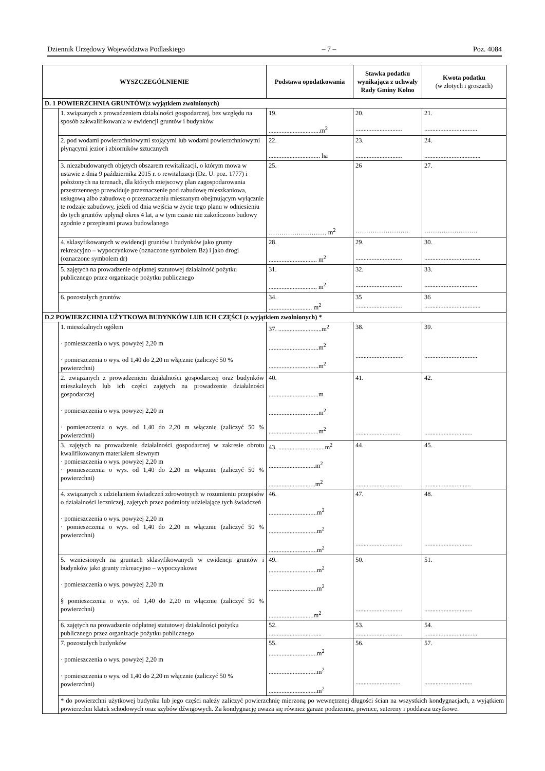Dziennik Urzędowy Województwa Podlaskiego – 7 – Poz. 4084
| WYSZCZEGÓLNIENIE | | Podstawa opodatkowania | Stawka podatku wynikająca z uchwały Rady Gminy Kolno | Kwota podatku (w złotych i groszach) |
| --- | --- | --- | --- | --- |
| D. 1 POWIERZCHNIA GRUNTÓW(z wyjątkiem zwolnionych) | | | | |
| | 1. związanych z prowadzeniem działalności gospodarczej, bez względu na sposób zakwalifikowania w ewidencji gruntów i budynków | 19. ................................m<sup>2</sup> | 20. ............................. | 21. ................................. |
| | 2. pod wodami powierzchniowymi stojącymi lub wodami powierzchniowymi płynącymi jezior i zbiorników sztucznych | 22. ................................ ha | 23. ............................. | 24. ................................... |
| | 3. niezabudowanych objętych obszarem rewitalizacji, o którym mowa w ustawie z dnia 9 października 2015 r. o rewitalizacji (Dz. U. poz. 1777) i położonych na terenach, dla których miejscowy plan zagospodarowania przestrzennego przewiduje przeznaczenie pod zabudowę mieszkaniowa, usługową albo zabudowę o przeznaczeniu mieszanym obejmującym wyłącznie te rodzaje zabudowy, jeżeli od dnia wejścia w życie tego planu w odniesieniu do tych gruntów upłynął okres 4 lat, a w tym czasie nie zakończono budowy zgodnie z przepisami prawa budowlanego | 25. ……………………… m<sup>2</sup> | 26 ……………………. | 27. ……………………. |
| | 4. sklasyfikowanych w ewidencji gruntów i budynków jako grunty rekreacyjno – wypoczynkowe (oznaczone symbolem Bz) i jako drogi (oznaczone symbolem dr) | 28. .............................. m<sup>2</sup> | 29. ............................. | 30. ................................... |
| | 5. zajętych na prowadzenie odpłatnej statutowej działalność pożytku publicznego przez organizacje pożytku publicznego | 31. .............................. m<sup>2</sup> | 32. ............................. | 33. ................................. |
| | 6. pozostałych gruntów | 34. ........................... m<sup>2</sup> | 35 ............................. | 36 ................................... |
| D.2 POWIERZCHNIA UŻYTKOWA BUDYNKÓW LUB ICH CZĘŚCI (z wyjątkiem zwolnionych) * | | | | |
| | 1. mieszkalnych ogółem · pomieszczenia o wys. powyżej 2,20 m · pomieszczenia o wys. od 1,40 do 2,20 m włącznie (zaliczyć 50 % powierzchni) | 37. ...........................m<sup>2</sup> ...............................m<sup>2</sup> ...............................m<sup>2</sup> | 38. .............................. | 39. ................................. |
| | 2. związanych z prowadzeniem działalności gospodarczej oraz budynków mieszkalnych lub ich części zajętych na prowadzenie działalności gospodarczej · pomieszczenia o wys. powyżej 2,20 m · pomieszczenia o wys. od 1,40 do 2,20 m włącznie (zaliczyć 50 % powierzchni) | 40. ...............................m ...............................m<sup>2</sup> ...............................m<sup>2</sup> | 41. ............................ | 42. .............................. |
| | 3. zajętych na prowadzenie działalności gospodarczej w zakresie obrotu kwalifikowanym materiałem siewnym · pomieszczenia o wys. powyżej 2,20 m · pomieszczenia o wys. od 1,40 do 2,20 m włącznie (zaliczyć 50 % powierzchni) | 43. .............................m<sup>2</sup> .............................m<sup>2</sup> .............................m<sup>2</sup> | 44. ............................. | 45. ............................. |
| | 4. związanych z udzielaniem świadczeń zdrowotnych w rozumieniu przepisów o działalności leczniczej, zajętych przez podmioty udzielające tych świadczeń · pomieszczenia o wys. powyżej 2,20 m · pomieszczenia o wys. od 1,40 do 2,20 m włącznie (zaliczyć 50 % powierzchni) | 46. ..............................m<sup>2</sup> ..............................m<sup>2</sup> ..............................m<sup>2</sup> | 47. ............................. | 48. .............................. |
| | 5. wzniesionych na gruntach sklasyfikowanych w ewidencji gruntów i budynków jako grunty rekreacyjno – wypoczynkowe · pomieszczenia o wys. powyżej 2,20 m § pomieszczenia o wys. od 1,40 do 2,20 m włącznie (zaliczyć 50 % powierzchni) | 49. ..............................m<sup>2</sup> ..............................m<sup>2</sup> ............................m<sup>2</sup> | 50. ............................. | 51. .............................. |
| | 6. zajętych na prowadzenie odpłatnej statutowej działalności pożytku publicznego przez organizacje pożytku publicznego | 52. ................................. | 53. ............................. | 54. ................................. |
| | 7. pozostałych budynków · pomieszczenia o wys. powyżej 2,20 m · pomieszczenia o wys. od 1,40 do 2,20 m włącznie (zaliczyć 50 % powierzchni) | 55. ..............................m<sup>2</sup> ..............................m<sup>2</sup> ..............................m<sup>2</sup> | 56. ............................ | 57. .............................. |
| | * do powierzchni użytkowej budynku lub jego części należy zaliczyć powierzchnię mierzoną po wewnętrznej długości ścian na wszystkich kondygnacjach, z wyjątkiem powierzchni klatek schodowych oraz szybów dźwigowych. Za kondygnację uważa się również garaże podziemne, piwnice, sutereny i poddasza użytkowe. | | | |